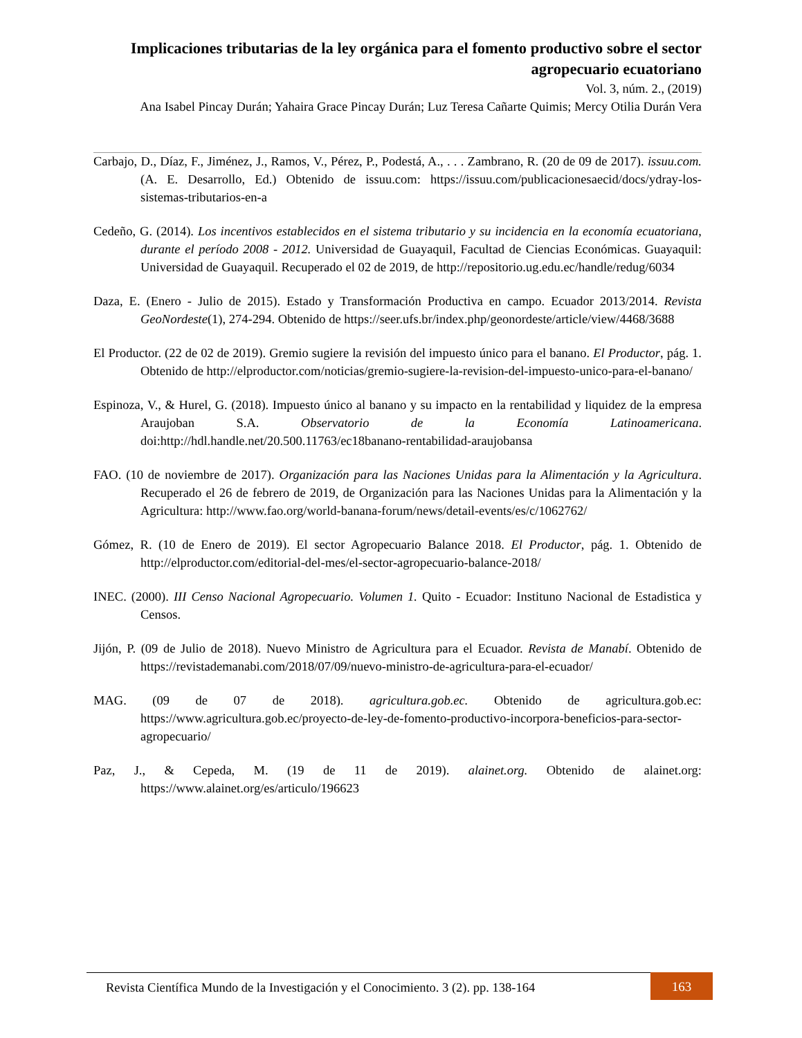Implicaciones tributarias de la ley orgánica para el fomento productivo sobre el sector agropecuario ecuatoriano
Vol. 3, núm. 2., (2019)
Ana Isabel Pincay Durán; Yahaira Grace Pincay Durán; Luz Teresa Cañarte Quimis; Mercy Otilia Durán Vera
Carbajo, D., Díaz, F., Jiménez, J., Ramos, V., Pérez, P., Podestá, A., . . . Zambrano, R. (20 de 09 de 2017). issuu.com. (A. E. Desarrollo, Ed.) Obtenido de issuu.com: https://issuu.com/publicacionesaecid/docs/ydray-los-sistemas-tributarios-en-a
Cedeño, G. (2014). Los incentivos establecidos en el sistema tributario y su incidencia en la economía ecuatoriana, durante el período 2008 - 2012. Universidad de Guayaquil, Facultad de Ciencias Económicas. Guayaquil: Universidad de Guayaquil. Recuperado el 02 de 2019, de http://repositorio.ug.edu.ec/handle/redug/6034
Daza, E. (Enero - Julio de 2015). Estado y Transformación Productiva en campo. Ecuador 2013/2014. Revista GeoNordeste(1), 274-294. Obtenido de https://seer.ufs.br/index.php/geonordeste/article/view/4468/3688
El Productor. (22 de 02 de 2019). Gremio sugiere la revisión del impuesto único para el banano. El Productor, pág. 1. Obtenido de http://elproductor.com/noticias/gremio-sugiere-la-revision-del-impuesto-unico-para-el-banano/
Espinoza, V., & Hurel, G. (2018). Impuesto único al banano y su impacto en la rentabilidad y liquidez de la empresa Araujoban S.A. Observatorio de la Economía Latinoamericana. doi:http://hdl.handle.net/20.500.11763/ec18banano-rentabilidad-araujobansa
FAO. (10 de noviembre de 2017). Organización para las Naciones Unidas para la Alimentación y la Agricultura. Recuperado el 26 de febrero de 2019, de Organización para las Naciones Unidas para la Alimentación y la Agricultura: http://www.fao.org/world-banana-forum/news/detail-events/es/c/1062762/
Gómez, R. (10 de Enero de 2019). El sector Agropecuario Balance 2018. El Productor, pág. 1. Obtenido de http://elproductor.com/editorial-del-mes/el-sector-agropecuario-balance-2018/
INEC. (2000). III Censo Nacional Agropecuario. Volumen 1. Quito - Ecuador: Instituno Nacional de Estadistica y Censos.
Jijón, P. (09 de Julio de 2018). Nuevo Ministro de Agricultura para el Ecuador. Revista de Manabí. Obtenido de https://revistademanabi.com/2018/07/09/nuevo-ministro-de-agricultura-para-el-ecuador/
MAG. (09 de 07 de 2018). agricultura.gob.ec. Obtenido de agricultura.gob.ec: https://www.agricultura.gob.ec/proyecto-de-ley-de-fomento-productivo-incorpora-beneficios-para-sector-agropecuario/
Paz, J., & Cepeda, M. (19 de 11 de 2019). alainet.org. Obtenido de alainet.org: https://www.alainet.org/es/articulo/196623
Revista Científica Mundo de la Investigación y el Conocimiento. 3 (2). pp. 138-164
163